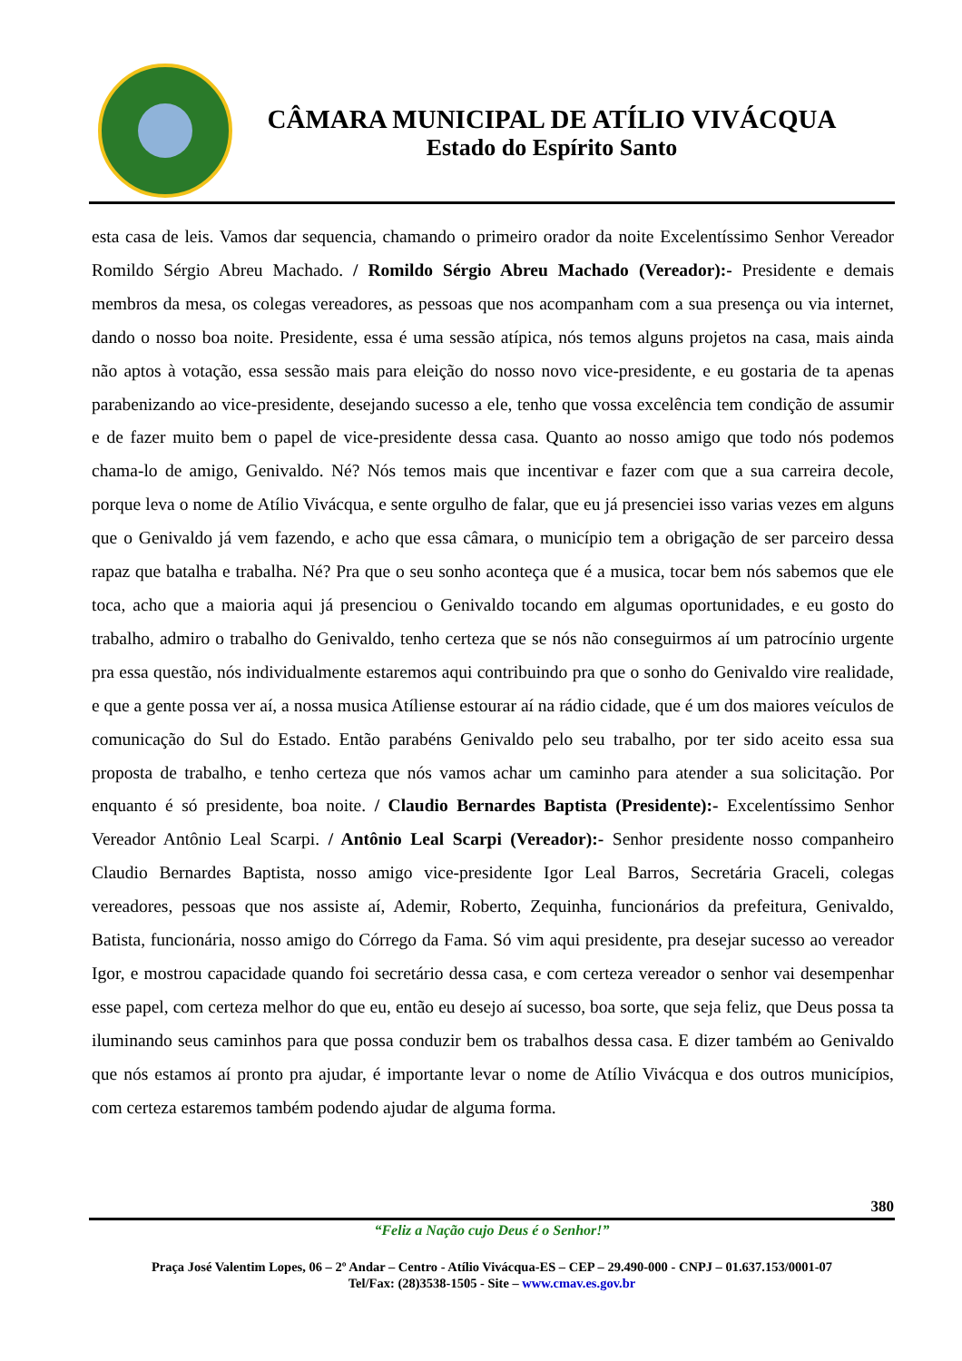CÂMARA MUNICIPAL DE ATÍLIO VIVÁCQUA
Estado do Espírito Santo
esta casa de leis. Vamos dar sequencia, chamando o primeiro orador da noite Excelentíssimo Senhor Vereador Romildo Sérgio Abreu Machado. / Romildo Sérgio Abreu Machado (Vereador):- Presidente e demais membros da mesa, os colegas vereadores, as pessoas que nos acompanham com a sua presença ou via internet, dando o nosso boa noite. Presidente, essa é uma sessão atípica, nós temos alguns projetos na casa, mais ainda não aptos à votação, essa sessão mais para eleição do nosso novo vice-presidente, e eu gostaria de ta apenas parabenizando ao vice-presidente, desejando sucesso a ele, tenho que vossa excelência tem condição de assumir e de fazer muito bem o papel de vice-presidente dessa casa. Quanto ao nosso amigo que todo nós podemos chama-lo de amigo, Genivaldo. Né? Nós temos mais que incentivar e fazer com que a sua carreira decole, porque leva o nome de Atílio Vivácqua, e sente orgulho de falar, que eu já presenciei isso varias vezes em alguns que o Genivaldo já vem fazendo, e acho que essa câmara, o município tem a obrigação de ser parceiro dessa rapaz que batalha e trabalha. Né? Pra que o seu sonho aconteça que é a musica, tocar bem nós sabemos que ele toca, acho que a maioria aqui já presenciou o Genivaldo tocando em algumas oportunidades, e eu gosto do trabalho, admiro o trabalho do Genivaldo, tenho certeza que se nós não conseguirmos aí um patrocínio urgente pra essa questão, nós individualmente estaremos aqui contribuindo pra que o sonho do Genivaldo vire realidade, e que a gente possa ver aí, a nossa musica Atíliense estourar aí na rádio cidade, que é um dos maiores veículos de comunicação do Sul do Estado. Então parabéns Genivaldo pelo seu trabalho, por ter sido aceito essa sua proposta de trabalho, e tenho certeza que nós vamos achar um caminho para atender a sua solicitação. Por enquanto é só presidente, boa noite. / Claudio Bernardes Baptista (Presidente):- Excelentíssimo Senhor Vereador Antônio Leal Scarpi. / Antônio Leal Scarpi (Vereador):- Senhor presidente nosso companheiro Claudio Bernardes Baptista, nosso amigo vice-presidente Igor Leal Barros, Secretária Graceli, colegas vereadores, pessoas que nos assiste aí, Ademir, Roberto, Zequinha, funcionários da prefeitura, Genivaldo, Batista, funcionária, nosso amigo do Córrego da Fama. Só vim aqui presidente, pra desejar sucesso ao vereador Igor, e mostrou capacidade quando foi secretário dessa casa, e com certeza vereador o senhor vai desempenhar esse papel, com certeza melhor do que eu, então eu desejo aí sucesso, boa sorte, que seja feliz, que Deus possa ta iluminando seus caminhos para que possa conduzir bem os trabalhos dessa casa. E dizer também ao Genivaldo que nós estamos aí pronto pra ajudar, é importante levar o nome de Atílio Vivácqua e dos outros municípios, com certeza estaremos também podendo ajudar de alguma forma.
380
“Feliz a Nação cujo Deus é o Senhor!”
Praça José Valentim Lopes, 06 – 2º Andar – Centro - Atílio Vivácqua-ES – CEP – 29.490-000 - CNPJ – 01.637.153/0001-07
Tel/Fax: (28)3538-1505 - Site – www.cmav.es.gov.br